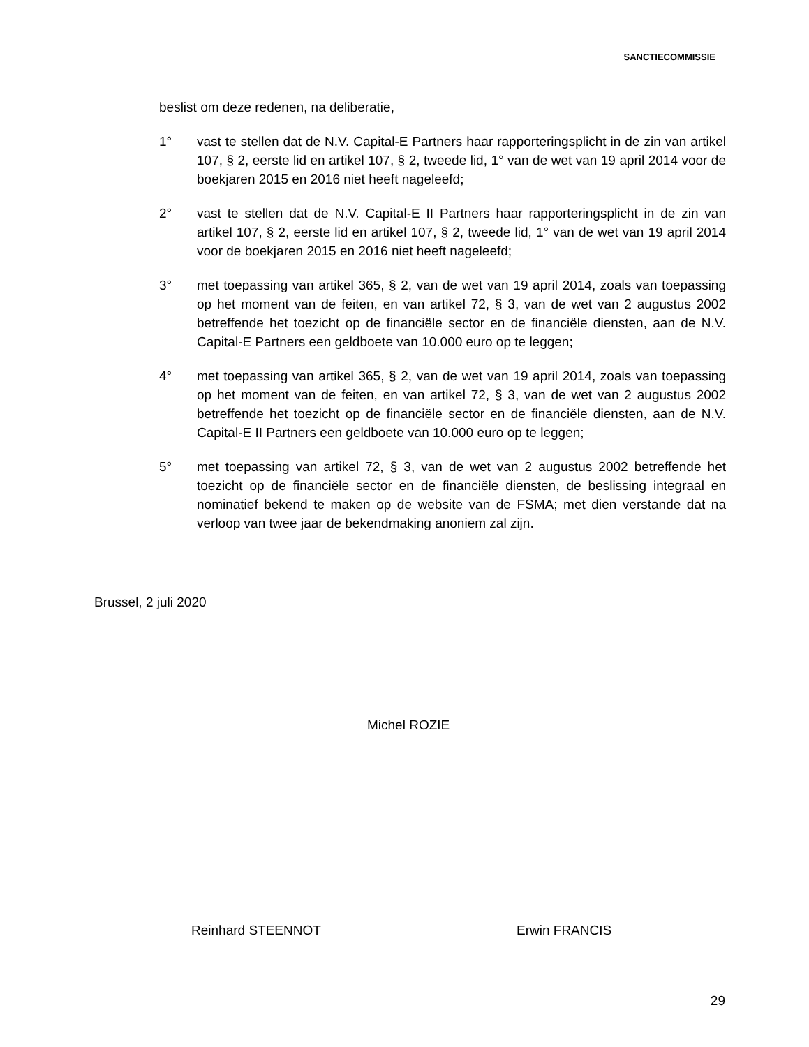SANCTIECOMMISSIE
beslist om deze redenen, na deliberatie,
1° vast te stellen dat de N.V. Capital-E Partners haar rapporteringsplicht in de zin van artikel 107, § 2, eerste lid en artikel 107, § 2, tweede lid, 1° van de wet van 19 april 2014 voor de boekjaren 2015 en 2016 niet heeft nageleefd;
2° vast te stellen dat de N.V. Capital-E II Partners haar rapporteringsplicht in de zin van artikel 107, § 2, eerste lid en artikel 107, § 2, tweede lid, 1° van de wet van 19 april 2014 voor de boekjaren 2015 en 2016 niet heeft nageleefd;
3° met toepassing van artikel 365, § 2, van de wet van 19 april 2014, zoals van toepassing op het moment van de feiten, en van artikel 72, § 3, van de wet van 2 augustus 2002 betreffende het toezicht op de financiële sector en de financiële diensten, aan de N.V. Capital-E Partners een geldboete van 10.000 euro op te leggen;
4° met toepassing van artikel 365, § 2, van de wet van 19 april 2014, zoals van toepassing op het moment van de feiten, en van artikel 72, § 3, van de wet van 2 augustus 2002 betreffende het toezicht op de financiële sector en de financiële diensten, aan de N.V. Capital-E II Partners een geldboete van 10.000 euro op te leggen;
5° met toepassing van artikel 72, § 3, van de wet van 2 augustus 2002 betreffende het toezicht op de financiële sector en de financiële diensten, de beslissing integraal en nominatief bekend te maken op de website van de FSMA; met dien verstande dat na verloop van twee jaar de bekendmaking anoniem zal zijn.
Brussel, 2 juli 2020
Michel ROZIE
Reinhard STEENNOT Erwin FRANCIS
29